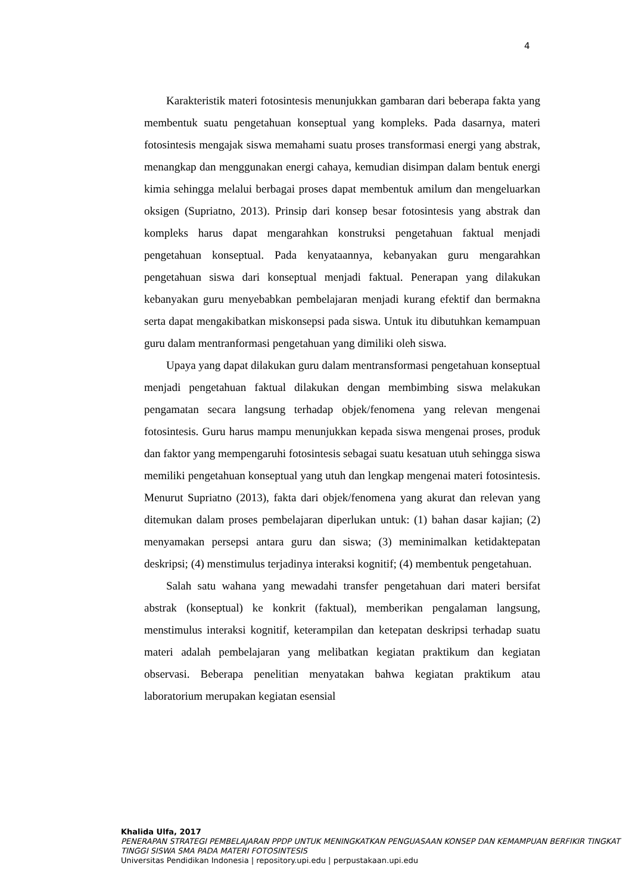4
Karakteristik materi fotosintesis menunjukkan gambaran dari beberapa fakta yang membentuk suatu pengetahuan konseptual yang kompleks. Pada dasarnya, materi fotosintesis mengajak siswa memahami suatu proses transformasi energi yang abstrak, menangkap dan menggunakan energi cahaya, kemudian disimpan dalam bentuk energi kimia sehingga melalui berbagai proses dapat membentuk amilum dan mengeluarkan oksigen (Supriatno, 2013). Prinsip dari konsep besar fotosintesis yang abstrak dan kompleks harus dapat mengarahkan konstruksi pengetahuan faktual menjadi pengetahuan konseptual. Pada kenyataannya, kebanyakan guru mengarahkan pengetahuan siswa dari konseptual menjadi faktual. Penerapan yang dilakukan kebanyakan guru menyebabkan pembelajaran menjadi kurang efektif dan bermakna serta dapat mengakibatkan miskonsepsi pada siswa. Untuk itu dibutuhkan kemampuan guru dalam mentranformasi pengetahuan yang dimiliki oleh siswa.
Upaya yang dapat dilakukan guru dalam mentransformasi pengetahuan konseptual menjadi pengetahuan faktual dilakukan dengan membimbing siswa melakukan pengamatan secara langsung terhadap objek/fenomena yang relevan mengenai fotosintesis. Guru harus mampu menunjukkan kepada siswa mengenai proses, produk dan faktor yang mempengaruhi fotosintesis sebagai suatu kesatuan utuh sehingga siswa memiliki pengetahuan konseptual yang utuh dan lengkap mengenai materi fotosintesis. Menurut Supriatno (2013), fakta dari objek/fenomena yang akurat dan relevan yang ditemukan dalam proses pembelajaran diperlukan untuk: (1) bahan dasar kajian; (2) menyamakan persepsi antara guru dan siswa; (3) meminimalkan ketidaktepatan deskripsi; (4) menstimulus terjadinya interaksi kognitif; (4) membentuk pengetahuan.
Salah satu wahana yang mewadahi transfer pengetahuan dari materi bersifat abstrak (konseptual) ke konkrit (faktual), memberikan pengalaman langsung, menstimulus interaksi kognitif, keterampilan dan ketepatan deskripsi terhadap suatu materi adalah pembelajaran yang melibatkan kegiatan praktikum dan kegiatan observasi. Beberapa penelitian menyatakan bahwa kegiatan praktikum atau laboratorium merupakan kegiatan esensial
Khalida Ulfa, 2017
PENERAPAN STRATEGI PEMBELAJARAN PPDP UNTUK MENINGKATKAN PENGUASAAN KONSEP DAN KEMAMPUAN BERFIKIR TINGKAT TINGGI SISWA SMA PADA MATERI FOTOSINTESIS
Universitas Pendidikan Indonesia | repository.upi.edu | perpustakaan.upi.edu